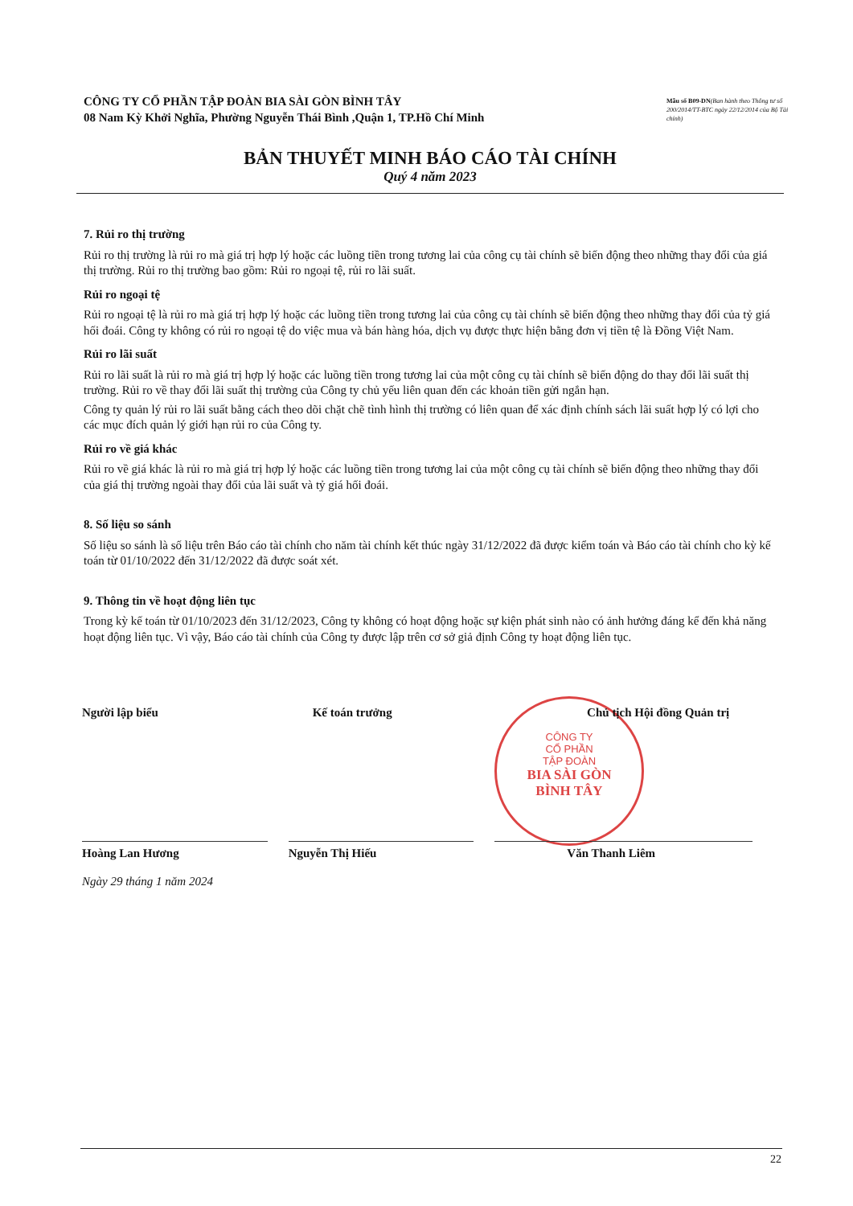CÔNG TY CỔ PHẦN TẬP ĐOÀN BIA SÀI GÒN BÌNH TÂY
08 Nam Kỳ Khởi Nghĩa, Phường Nguyễn Thái Bình ,Quận 1, TP.Hồ Chí Minh
Mẫu số B09-DN(Ban hành theo Thông tư số 200/2014/TT-BTC ngày 22/12/2014 của Bộ Tài chính)
BẢN THUYẾT MINH BÁO CÁO TÀI CHÍNH
Quý 4 năm 2023
7. Rủi ro thị trường
Rủi ro thị trường là rủi ro mà giá trị hợp lý hoặc các luồng tiền trong tương lai của công cụ tài chính sẽ biến động theo những thay đổi của giá thị trường. Rủi ro thị trường bao gồm: Rủi ro ngoại tệ, rủi ro lãi suất.
Rủi ro ngoại tệ
Rủi ro ngoại tệ là rủi ro mà giá trị hợp lý hoặc các luồng tiền trong tương lai của công cụ tài chính sẽ biến động theo những thay đổi của tỷ giá hối đoái. Công ty không có rủi ro ngoại tệ do việc mua và bán hàng hóa, dịch vụ được thực hiện bằng đơn vị tiền tệ là Đồng Việt Nam.
Rủi ro lãi suất
Rủi ro lãi suất là rủi ro mà giá trị hợp lý hoặc các luồng tiền trong tương lai của một công cụ tài chính sẽ biến động do thay đổi lãi suất thị trường. Rủi ro về thay đổi lãi suất thị trường của Công ty chủ yếu liên quan đến các khoản tiền gửi ngắn hạn.
Công ty quản lý rủi ro lãi suất bằng cách theo dõi chặt chẽ tình hình thị trường có liên quan để xác định chính sách lãi suất hợp lý có lợi cho các mục đích quản lý giới hạn rủi ro của Công ty.
Rủi ro về giá khác
Rủi ro về giá khác là rủi ro mà giá trị hợp lý hoặc các luồng tiền trong tương lai của một công cụ tài chính sẽ biến động theo những thay đổi của giá thị trường ngoài thay đổi của lãi suất và tỷ giá hối đoái.
8. Số liệu so sánh
Số liệu so sánh là số liệu trên Báo cáo tài chính cho năm tài chính kết thúc ngày 31/12/2022 đã được kiểm toán và Báo cáo tài chính cho kỳ kế toán từ 01/10/2022 đến 31/12/2022 đã được soát xét.
9. Thông tin về hoạt động liên tục
Trong kỳ kế toán từ 01/10/2023 đến 31/12/2023, Công ty không có hoạt động hoặc sự kiện phát sinh nào có ảnh hưởng đáng kể đến khả năng hoạt động liên tục. Vì vậy, Báo cáo tài chính của Công ty được lập trên cơ sở giả định Công ty hoạt động liên tục.
CÔNG TY
CỔ PHẦN
TẬP ĐOÀN
BIA SÀI GÒN
BÌNH TÂY
Người lập biểu Kế toán trưởng Chủ tịch Hội đồng Quản trị
Hoàng Lan Hương Nguyễn Thị Hiếu Văn Thanh Liêm
Ngày 29 tháng 1 năm 2024
22